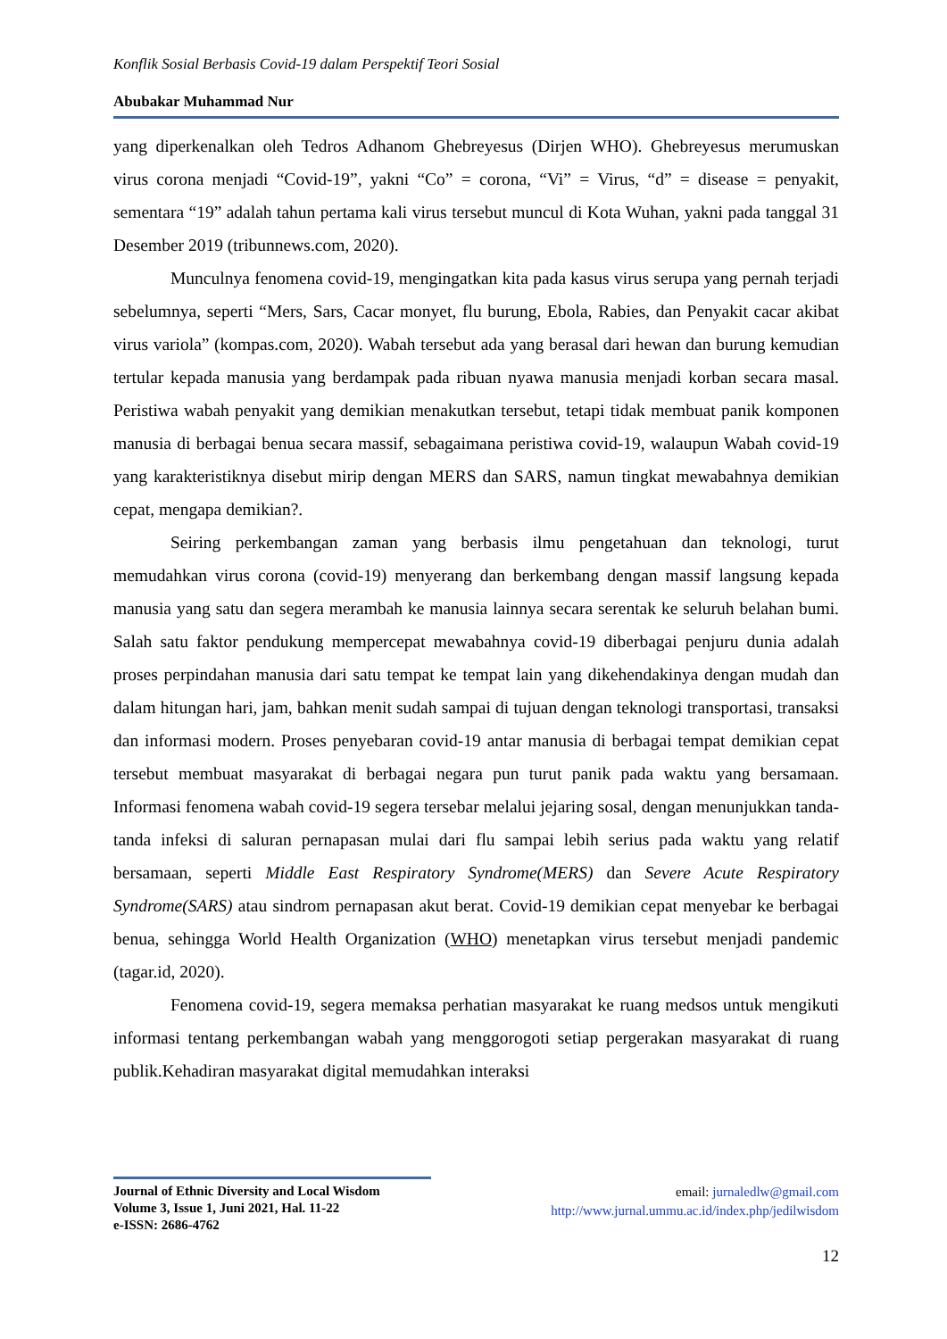Konflik Sosial Berbasis Covid-19 dalam Perspektif Teori Sosial
Abubakar Muhammad Nur
yang diperkenalkan oleh Tedros Adhanom Ghebreyesus (Dirjen WHO). Ghebreyesus merumuskan virus corona menjadi “Covid-19”, yakni “Co” = corona, “Vi” = Virus, “d” = disease = penyakit, sementara “19” adalah tahun pertama kali virus tersebut muncul di Kota Wuhan, yakni pada tanggal 31 Desember 2019 (tribunnews.com, 2020).
Munculnya fenomena covid-19, mengingatkan kita pada kasus virus serupa yang pernah terjadi sebelumnya, seperti “Mers, Sars, Cacar monyet, flu burung, Ebola, Rabies, dan Penyakit cacar akibat virus variola” (kompas.com, 2020). Wabah tersebut ada yang berasal dari hewan dan burung kemudian tertular kepada manusia yang berdampak pada ribuan nyawa manusia menjadi korban secara masal. Peristiwa wabah penyakit yang demikian menakutkan tersebut, tetapi tidak membuat panik komponen manusia di berbagai benua secara massif, sebagaimana peristiwa covid-19, walaupun Wabah covid-19 yang karakteristiknya disebut mirip dengan MERS dan SARS, namun tingkat mewabahnya demikian cepat, mengapa demikian?.
Seiring perkembangan zaman yang berbasis ilmu pengetahuan dan teknologi, turut memudahkan virus corona (covid-19) menyerang dan berkembang dengan massif langsung kepada manusia yang satu dan segera merambah ke manusia lainnya secara serentak ke seluruh belahan bumi. Salah satu faktor pendukung mempercepat mewabahnya covid-19 diberbagai penjuru dunia adalah proses perpindahan manusia dari satu tempat ke tempat lain yang dikehendakinya dengan mudah dan dalam hitungan hari, jam, bahkan menit sudah sampai di tujuan dengan teknologi transportasi, transaksi dan informasi modern. Proses penyebaran covid-19 antar manusia di berbagai tempat demikian cepat tersebut membuat masyarakat di berbagai negara pun turut panik pada waktu yang bersamaan. Informasi fenomena wabah covid-19 segera tersebar melalui jejaring sosal, dengan menunjukkan tanda-tanda infeksi di saluran pernapasan mulai dari flu sampai lebih serius pada waktu yang relatif bersamaan, seperti Middle East Respiratory Syndrome(MERS) dan Severe Acute Respiratory Syndrome(SARS) atau sindrom pernapasan akut berat. Covid-19 demikian cepat menyebar ke berbagai benua, sehingga World Health Organization (WHO) menetapkan virus tersebut menjadi pandemic (tagar.id, 2020).
Fenomena covid-19, segera memaksa perhatian masyarakat ke ruang medsos untuk mengikuti informasi tentang perkembangan wabah yang menggorogoti setiap pergerakan masyarakat di ruang publik.Kehadiran masyarakat digital memudahkan interaksi
Journal of Ethnic Diversity and Local Wisdom
Volume 3, Issue 1, Juni 2021, Hal. 11-22
e-ISSN: 2686-4762
email: jurnaledlw@gmail.com
http://www.jurnal.ummu.ac.id/index.php/jedilwisdom
12